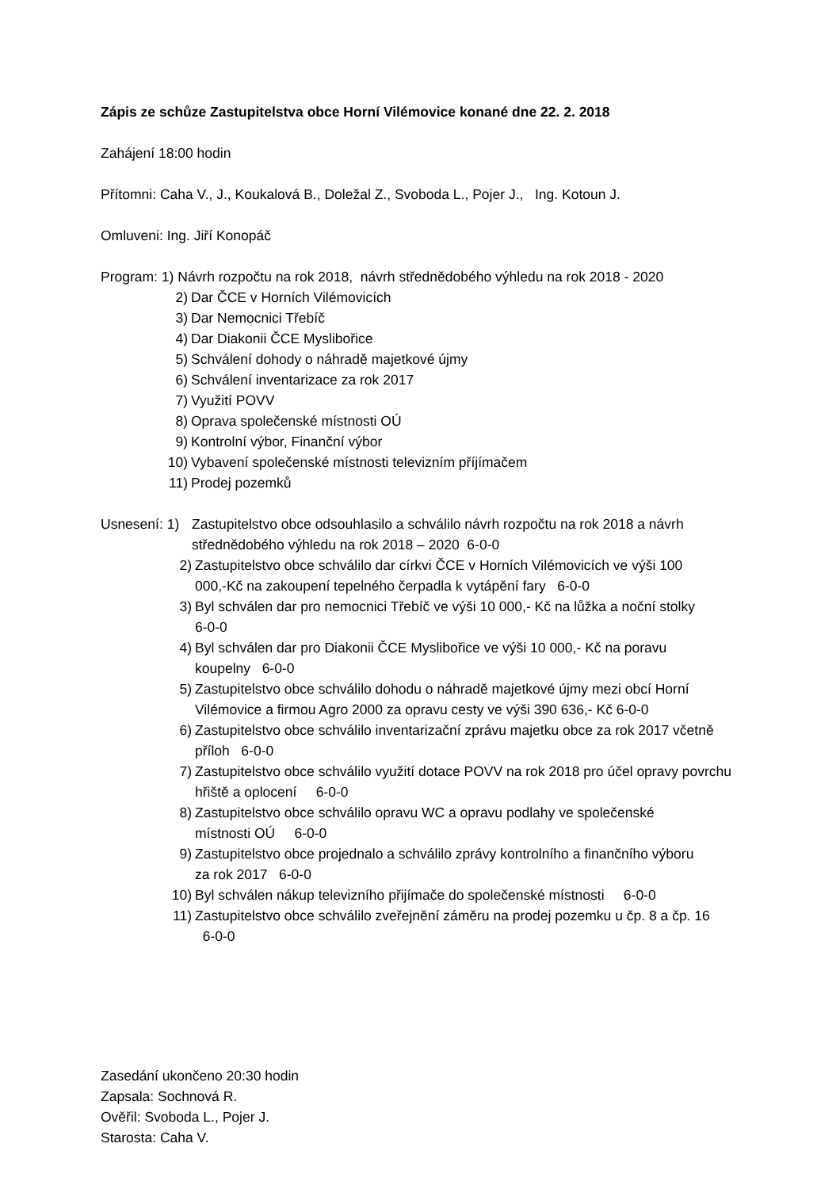Zápis ze schůze Zastupitelstva obce Horní Vilémovice konané dne 22. 2. 2018
Zahájení 18:00 hodin
Přítomni: Caha V., J., Koukalová B., Doležal Z., Svoboda L., Pojer J., Ing. Kotoun J.
Omluveni: Ing. Jiří Konopáč
Program: 1) Návrh rozpočtu na rok 2018, návrh střednědobého výhledu na rok 2018 - 2020
2) Dar ČCE v Horních Vilémovicích
3) Dar Nemocnici Třebíč
4) Dar Diakonii ČCE Myslibořice
5) Schválení dohody o náhradě majetkové újmy
6) Schválení inventarizace za rok 2017
7) Využití POVV
8) Oprava společenské místnosti OÚ
9) Kontrolní výbor, Finanční výbor
10) Vybavení společenské místnosti televizním příjímačem
11) Prodej pozemků
Usnesení: 1) Zastupitelstvo obce odsouhlasilo a schválilo návrh rozpočtu na rok 2018 a návrh střednědobého výhledu na rok 2018 – 2020 6-0-0
2) Zastupitelstvo obce schválilo dar církvi ČCE v Horních Vilémovicích ve výši 100 000,-Kč na zakoupení tepelného čerpadla k vytápění fary 6-0-0
3) Byl schválen dar pro nemocnici Třebíč ve výši 10 000,- Kč na lůžka a noční stolky 6-0-0
4) Byl schválen dar pro Diakonii ČCE Myslibořice ve výši 10 000,- Kč na poravu koupelny 6-0-0
5) Zastupitelstvo obce schválilo dohodu o náhradě majetkové újmy mezi obcí Horní Vilémovice a firmou Agro 2000 za opravu cesty ve výši 390 636,- Kč 6-0-0
6) Zastupitelstvo obce schválilo inventarizační zprávu majetku obce za rok 2017 včetně příloh 6-0-0
7) Zastupitelstvo obce schválilo využití dotace POVV na rok 2018 pro účel opravy povrchu hřiště a oplocení 6-0-0
8) Zastupitelstvo obce schválilo opravu WC a opravu podlahy ve společenské místnosti OÚ 6-0-0
9) Zastupitelstvo obce projednalo a schválilo zprávy kontrolního a finančního výboru za rok 2017 6-0-0
10) Byl schválen nákup televizního přijímače do společenské místnosti 6-0-0
11) Zastupitelstvo obce schválilo zveřejnění záměru na prodej pozemku u čp. 8 a čp. 16 6-0-0
Zasedání ukončeno 20:30 hodin
Zapsala: Sochnová R.
Ověřil: Svoboda L., Pojer J.
Starosta: Caha V.